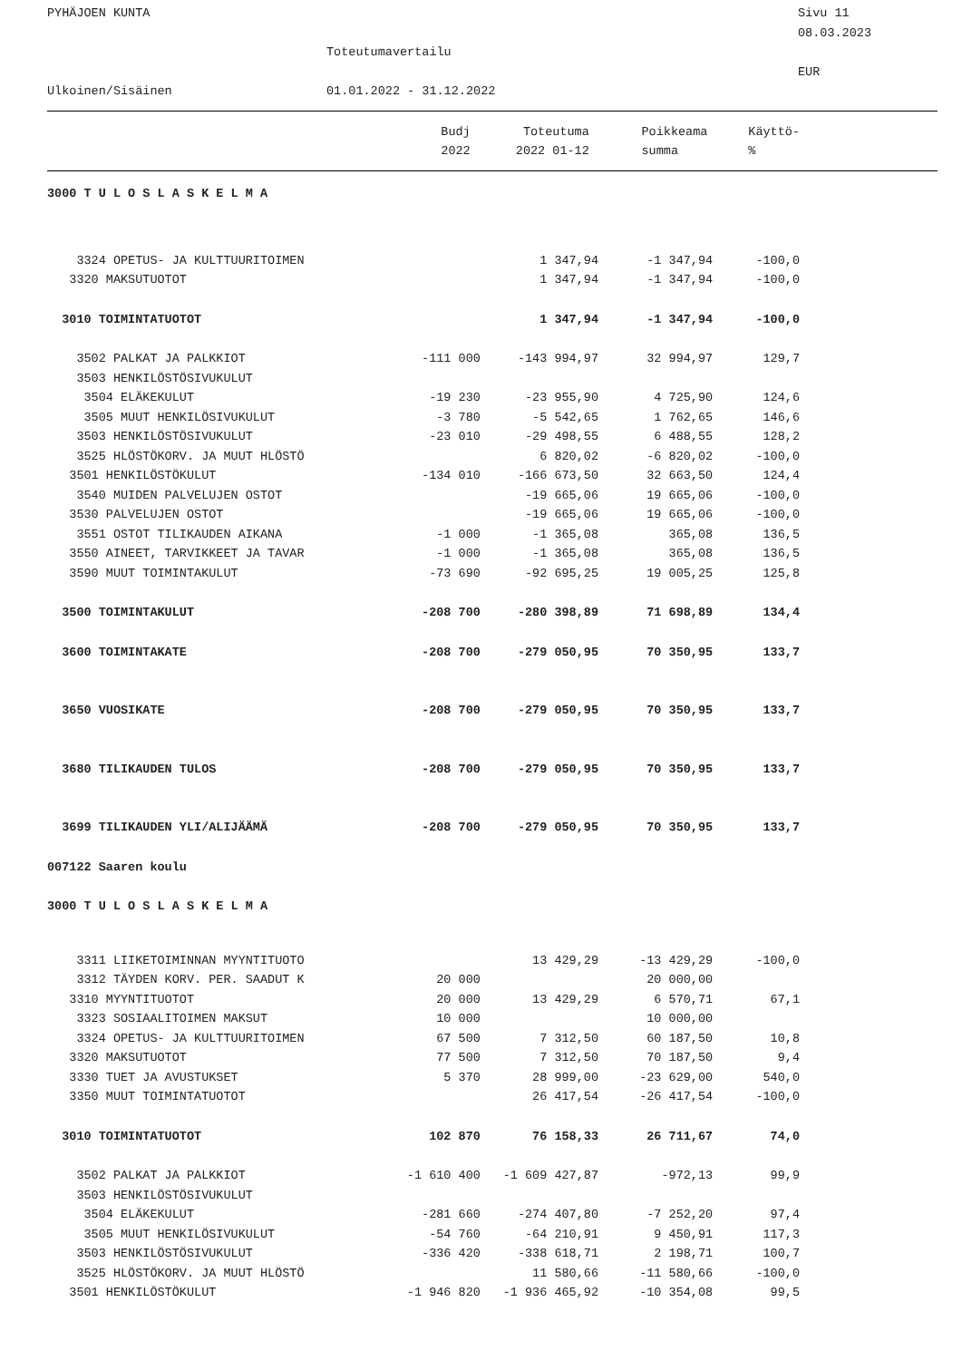PYHÄJOEN KUNTA
Sivu 11
08.03.2023
Toteutumavertailu
EUR
Ulkoinen/Sisäinen
01.01.2022 - 31.12.2022
| | Budj | Toteutuma | Poikkeama | Käyttö- |
| --- | --- | --- | --- | --- |
| | 2022 | 2022 01-12 | summa | % |
| 3000 T U L O S L A S K E L M A | | | | |
| 3324 OPETUS- JA KULTTUURITOIMEN | | 1 347,94 | -1 347,94 | -100,0 |
| 3320 MAKSUTUOTOT | | 1 347,94 | -1 347,94 | -100,0 |
| 3010 TOIMINTATUOTOT | | 1 347,94 | -1 347,94 | -100,0 |
| 3502 PALKAT JA PALKKIOT | -111 000 | -143 994,97 | 32 994,97 | 129,7 |
| 3503 HENKILÖSTÖSIVUKULUT | | | | |
| 3504 ELÄKEKULUT | -19 230 | -23 955,90 | 4 725,90 | 124,6 |
| 3505 MUUT HENKILÖSIVUKULUT | -3 780 | -5 542,65 | 1 762,65 | 146,6 |
| 3503 HENKILÖSTÖSIVUKULUT | -23 010 | -29 498,55 | 6 488,55 | 128,2 |
| 3525 HLÖSTÖKORV. JA MUUT HLÖSTÖ | | 6 820,02 | -6 820,02 | -100,0 |
| 3501 HENKILÖSTÖKULUT | -134 010 | -166 673,50 | 32 663,50 | 124,4 |
| 3540 MUIDEN PALVELUJEN OSTOT | | -19 665,06 | 19 665,06 | -100,0 |
| 3530 PALVELUJEN OSTOT | | -19 665,06 | 19 665,06 | -100,0 |
| 3551 OSTOT TILIKAUDEN AIKANA | -1 000 | -1 365,08 | 365,08 | 136,5 |
| 3550 AINEET, TARVIKKEET JA TAVAR | -1 000 | -1 365,08 | 365,08 | 136,5 |
| 3590 MUUT TOIMINTAKULUT | -73 690 | -92 695,25 | 19 005,25 | 125,8 |
| 3500 TOIMINTAKULUT | -208 700 | -280 398,89 | 71 698,89 | 134,4 |
| 3600 TOIMINTAKATE | -208 700 | -279 050,95 | 70 350,95 | 133,7 |
| 3650 VUOSIKATE | -208 700 | -279 050,95 | 70 350,95 | 133,7 |
| 3680 TILIKAUDEN TULOS | -208 700 | -279 050,95 | 70 350,95 | 133,7 |
| 3699 TILIKAUDEN YLI/ALIJÄÄMÄ | -208 700 | -279 050,95 | 70 350,95 | 133,7 |
| 007122 Saaren koulu | | | | |
| 3000 T U L O S L A S K E L M A | | | | |
| 3311 LIIKETOIMINNAN MYYNTITUOTO | | 13 429,29 | -13 429,29 | -100,0 |
| 3312 TÄYDEN KORV. PER. SAADUT K | 20 000 | | 20 000,00 | |
| 3310 MYYNTITUOTOT | 20 000 | 13 429,29 | 6 570,71 | 67,1 |
| 3323 SOSIAALITOIMEN MAKSUT | 10 000 | | 10 000,00 | |
| 3324 OPETUS- JA KULTTUURITOIMEN | 67 500 | 7 312,50 | 60 187,50 | 10,8 |
| 3320 MAKSUTUOTOT | 77 500 | 7 312,50 | 70 187,50 | 9,4 |
| 3330 TUET JA AVUSTUKSET | 5 370 | 28 999,00 | -23 629,00 | 540,0 |
| 3350 MUUT TOIMINTATUOTOT | | 26 417,54 | -26 417,54 | -100,0 |
| 3010 TOIMINTATUOTOT | 102 870 | 76 158,33 | 26 711,67 | 74,0 |
| 3502 PALKAT JA PALKKIOT | -1 610 400 | -1 609 427,87 | -972,13 | 99,9 |
| 3503 HENKILÖSTÖSIVUKULUT | | | | |
| 3504 ELÄKEKULUT | -281 660 | -274 407,80 | -7 252,20 | 97,4 |
| 3505 MUUT HENKILÖSIVUKULUT | -54 760 | -64 210,91 | 9 450,91 | 117,3 |
| 3503 HENKILÖSTÖSIVUKULUT | -336 420 | -338 618,71 | 2 198,71 | 100,7 |
| 3525 HLÖSTÖKORV. JA MUUT HLÖSTÖ | | 11 580,66 | -11 580,66 | -100,0 |
| 3501 HENKILÖSTÖKULUT | -1 946 820 | -1 936 465,92 | -10 354,08 | 99,5 |